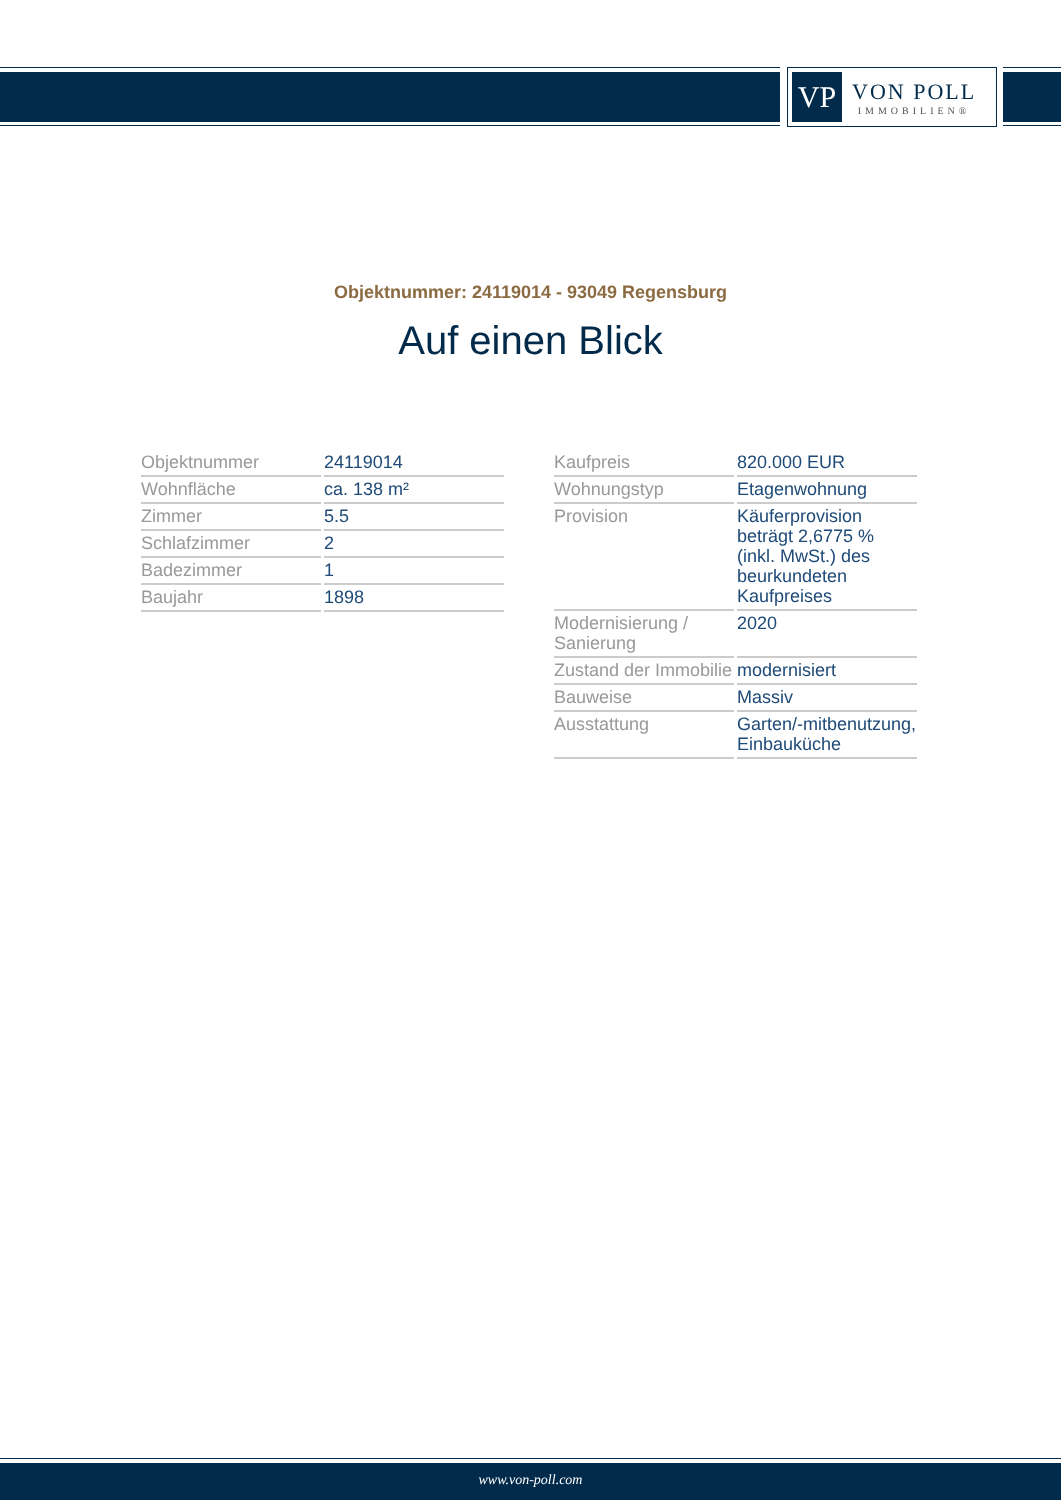VP
VON POLL
IMMOBILIEN®
Objektnummer: 24119014 - 93049 Regensburg
Auf einen Blick
| Objektnummer | 24119014 |
| Wohnfläche | ca. 138 m² |
| Zimmer | 5.5 |
| Schlafzimmer | 2 |
| Badezimmer | 1 |
| Baujahr | 1898 |
| Kaufpreis | 820.000 EUR |
| Wohnungstyp | Etagenwohnung |
| Provision | Käuferprovision beträgt 2,6775 % (inkl. MwSt.) des beurkundeten Kaufpreises |
| Modernisierung / Sanierung | 2020 |
| Zustand der Immobilie | modernisiert |
| Bauweise | Massiv |
| Ausstattung | Garten/-mitbenutzung, Einbauküche |
www.von-poll.com